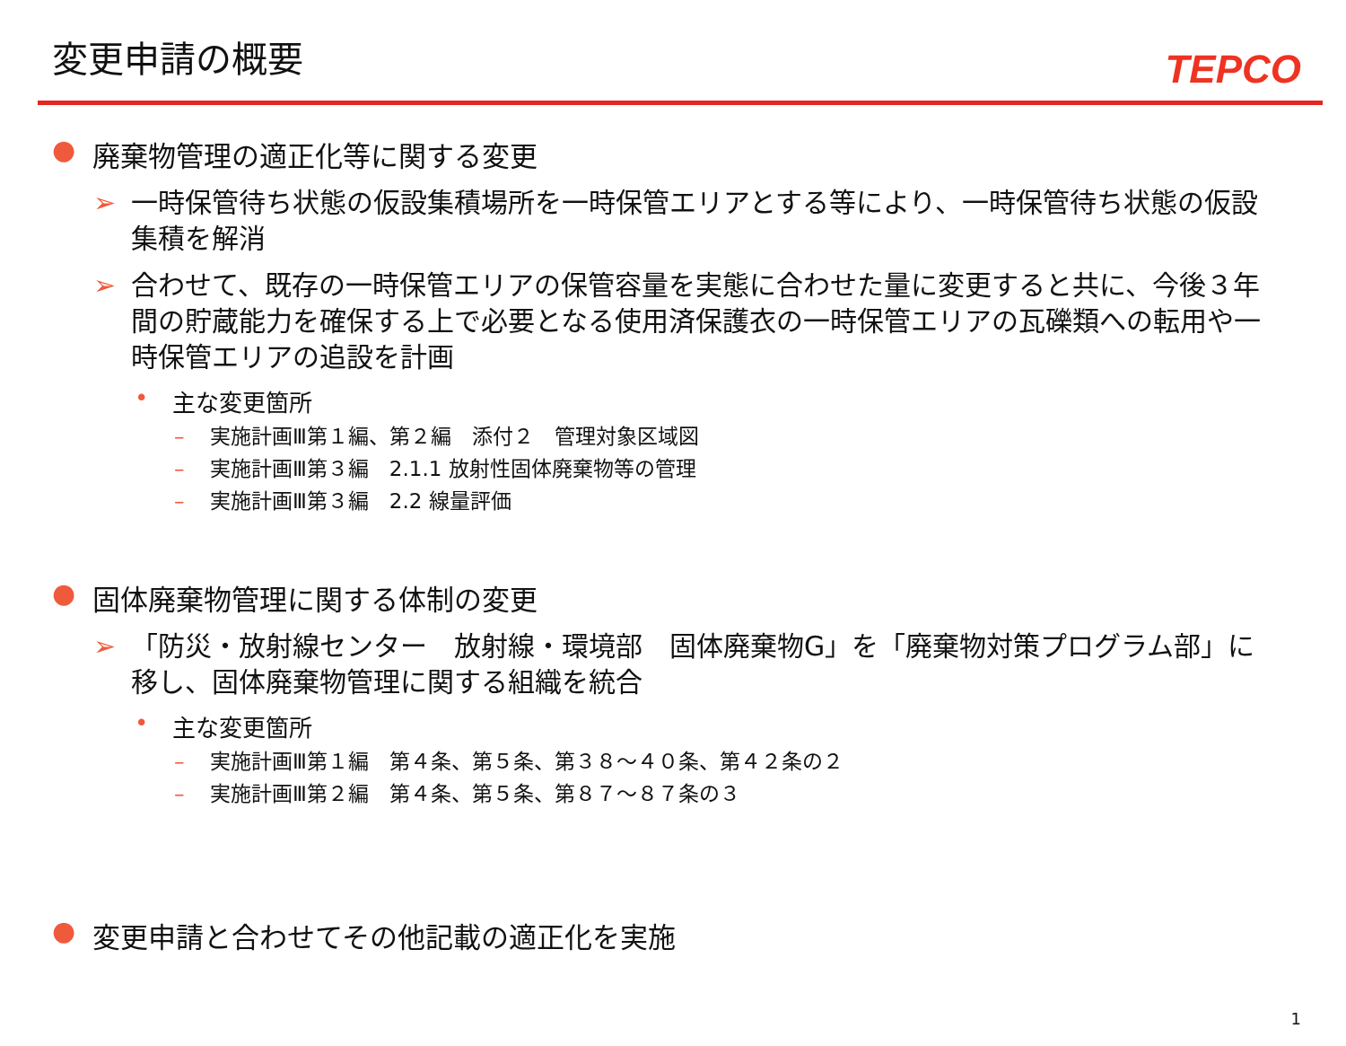変更申請の概要
TEPCO
● 廃棄物管理の適正化等に関する変更
➢ 一時保管待ち状態の仮設集積場所を一時保管エリアとする等により、一時保管待ち状態の仮設集積を解消
➢ 合わせて、既存の一時保管エリアの保管容量を実態に合わせた量に変更すると共に、今後３年間の貯蔵能力を確保する上で必要となる使用済保護衣の一時保管エリアの瓦礫類への転用や一時保管エリアの追設を計画
• 主な変更箇所
– 実施計画Ⅲ第１編、第２編　添付２　管理対象区域図
– 実施計画Ⅲ第３編　2.1.1 放射性固体廃棄物等の管理
– 実施計画Ⅲ第３編　2.2 線量評価
● 固体廃棄物管理に関する体制の変更
➢ 「防災・放射線センター　放射線・環境部　固体廃棄物G」を「廃棄物対策プログラム部」に移し、固体廃棄物管理に関する組織を統合
• 主な変更箇所
– 実施計画Ⅲ第１編　第４条、第５条、第３８～４０条、第４２条の２
– 実施計画Ⅲ第２編　第４条、第５条、第８７～８７条の３
● 変更申請と合わせてその他記載の適正化を実施
1